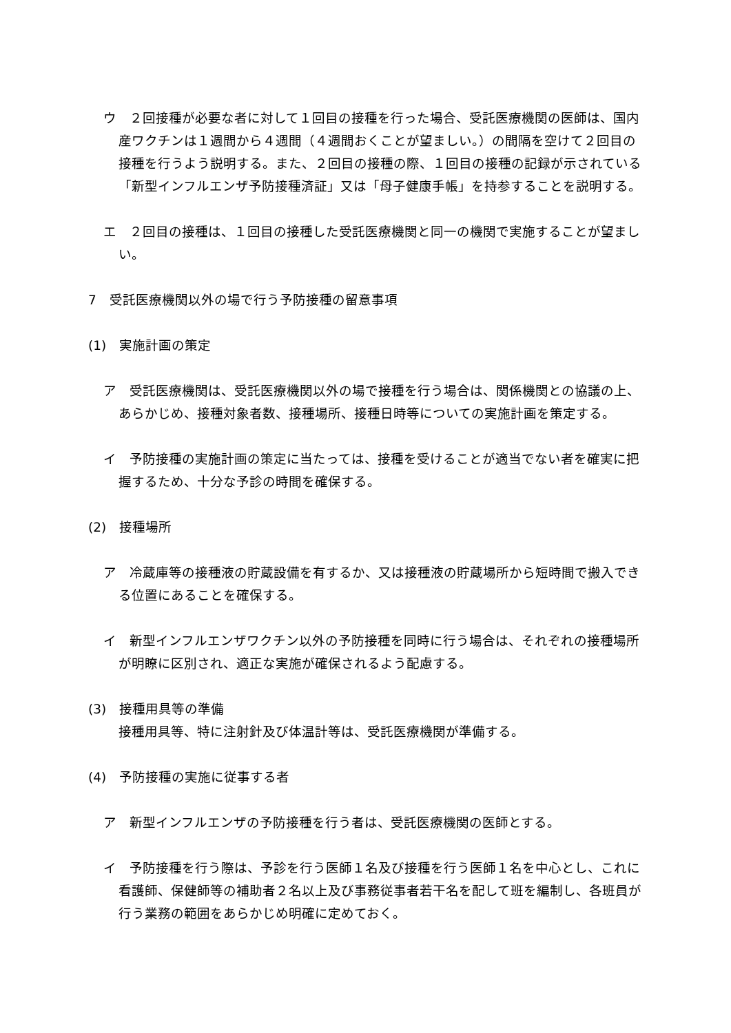ウ　２回接種が必要な者に対して１回目の接種を行った場合、受託医療機関の医師は、国内産ワクチンは１週間から４週間（４週間おくことが望ましい。）の間隔を空けて２回目の接種を行うよう説明する。また、２回目の接種の際、１回目の接種の記録が示されている「新型インフルエンザ予防接種済証」又は「母子健康手帳」を持参することを説明する。
エ　２回目の接種は、１回目の接種した受託医療機関と同一の機関で実施することが望ましい。
7　受託医療機関以外の場で行う予防接種の留意事項
(1)　実施計画の策定
ア　受託医療機関は、受託医療機関以外の場で接種を行う場合は、関係機関との協議の上、あらかじめ、接種対象者数、接種場所、接種日時等についての実施計画を策定する。
イ　予防接種の実施計画の策定に当たっては、接種を受けることが適当でない者を確実に把握するため、十分な予診の時間を確保する。
(2)　接種場所
ア　冷蔵庫等の接種液の貯蔵設備を有するか、又は接種液の貯蔵場所から短時間で搬入できる位置にあることを確保する。
イ　新型インフルエンザワクチン以外の予防接種を同時に行う場合は、それぞれの接種場所が明瞭に区別され、適正な実施が確保されるよう配慮する。
(3)　接種用具等の準備
接種用具等、特に注射針及び体温計等は、受託医療機関が準備する。
(4)　予防接種の実施に従事する者
ア　新型インフルエンザの予防接種を行う者は、受託医療機関の医師とする。
イ　予防接種を行う際は、予診を行う医師１名及び接種を行う医師１名を中心とし、これに看護師、保健師等の補助者２名以上及び事務従事者若干名を配して班を編制し、各班員が行う業務の範囲をあらかじめ明確に定めておく。